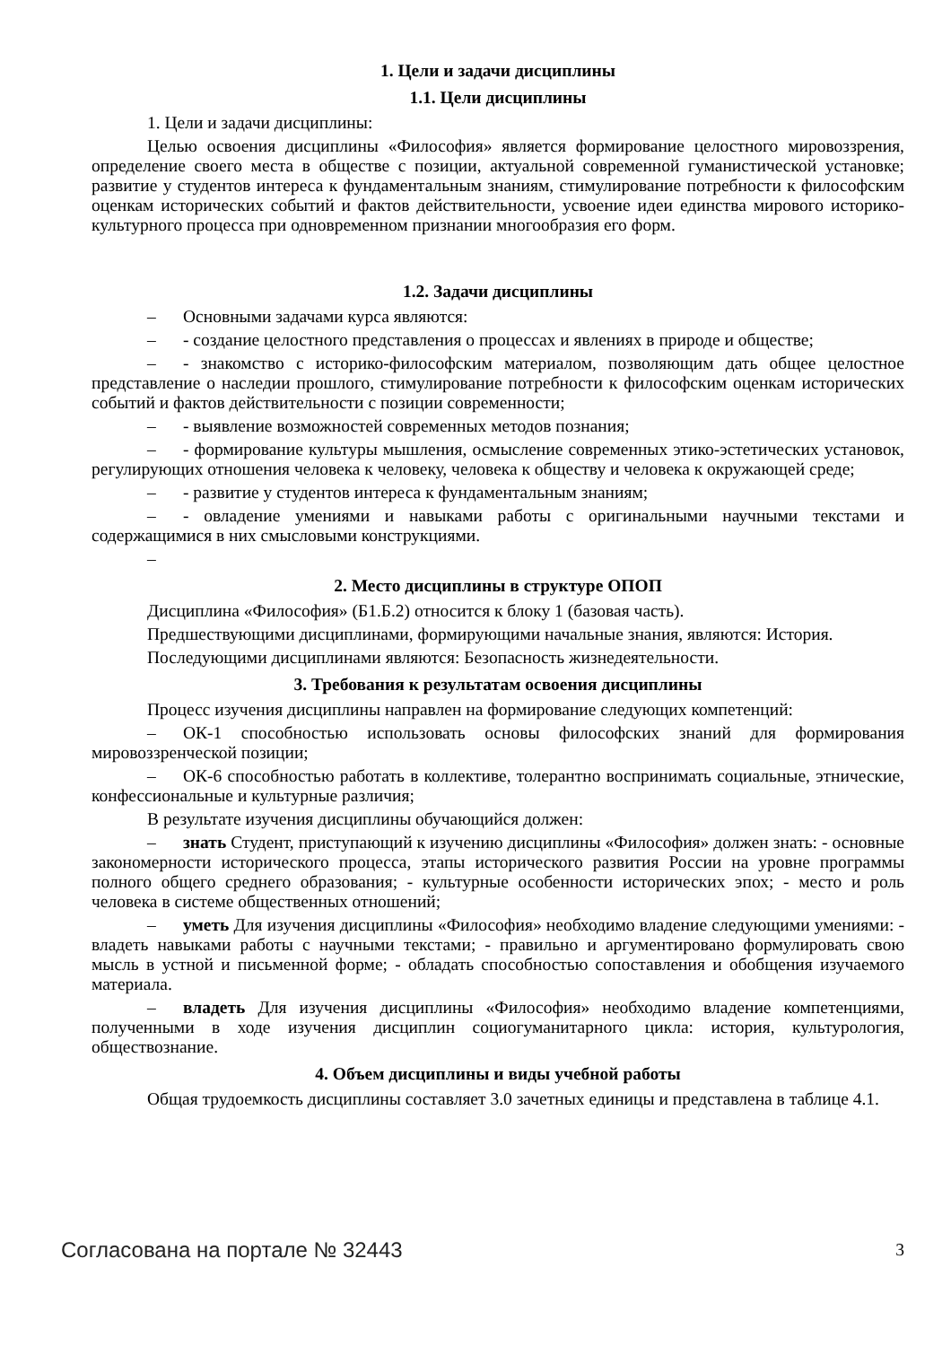1. Цели и задачи дисциплины
1.1. Цели дисциплины
1. Цели и задачи дисциплины:
Целью освоения дисциплины «Философия» является формирование целостного мировоззрения, определение своего места в обществе с позиции, актуальной современной гуманистической установке; развитие у студентов интереса к фундаментальным знаниям, стимулирование потребности к философским оценкам исторических событий и фактов действительности, усвоение идеи единства мирового историко-культурного процесса при одновременном признании многообразия его форм.
1.2. Задачи дисциплины
– Основными задачами курса являются:
– - создание целостного представления о процессах и явлениях в природе и обществе;
– - знакомство с историко-философским материалом, позволяющим дать общее целостное представление о наследии прошлого, стимулирование потребности к философским оценкам исторических событий и фактов действительности с позиции современности;
– - выявление возможностей современных методов познания;
– - формирование культуры мышления, осмысление современных этико-эстетических установок, регулирующих отношения человека к человеку, человека к обществу и человека к окружающей среде;
– - развитие у студентов интереса к фундаментальным знаниям;
– - овладение умениями и навыками работы с оригинальными научными текстами и содержащимися в них смысловыми конструкциями.
–
2. Место дисциплины в структуре ОПОП
Дисциплина «Философия» (Б1.Б.2) относится к блоку 1 (базовая часть).
Предшествующими дисциплинами, формирующими начальные знания, являются: История.
Последующими дисциплинами являются: Безопасность жизнедеятельности.
3. Требования к результатам освоения дисциплины
Процесс изучения дисциплины направлен на формирование следующих компетенций:
– ОК-1 способностью использовать основы философских знаний для формирования мировоззренческой позиции;
– ОК-6 способностью работать в коллективе, толерантно воспринимать социальные, этнические, конфессиональные и культурные различия;
В результате изучения дисциплины обучающийся должен:
– знать Студент, приступающий к изучению дисциплины «Философия» должен знать: - основные закономерности исторического процесса, этапы исторического развития России на уровне программы полного общего среднего образования; - культурные особенности исторических эпох; - место и роль человека в системе общественных отношений;
– уметь Для изучения дисциплины «Философия» необходимо владение следующими умениями: - владеть навыками работы с научными текстами; - правильно и аргументировано формулировать свою мысль в устной и письменной форме; - обладать способностью сопоставления и обобщения изучаемого материала.
– владеть Для изучения дисциплины «Философия» необходимо владение компетенциями, полученными в ходе изучения дисциплин социогуманитарного цикла: история, культурология, обществознание.
4. Объем дисциплины и виды учебной работы
Общая трудоемкость дисциплины составляет 3.0 зачетных единицы и представлена в таблице 4.1.
Согласована на портале № 32443 3